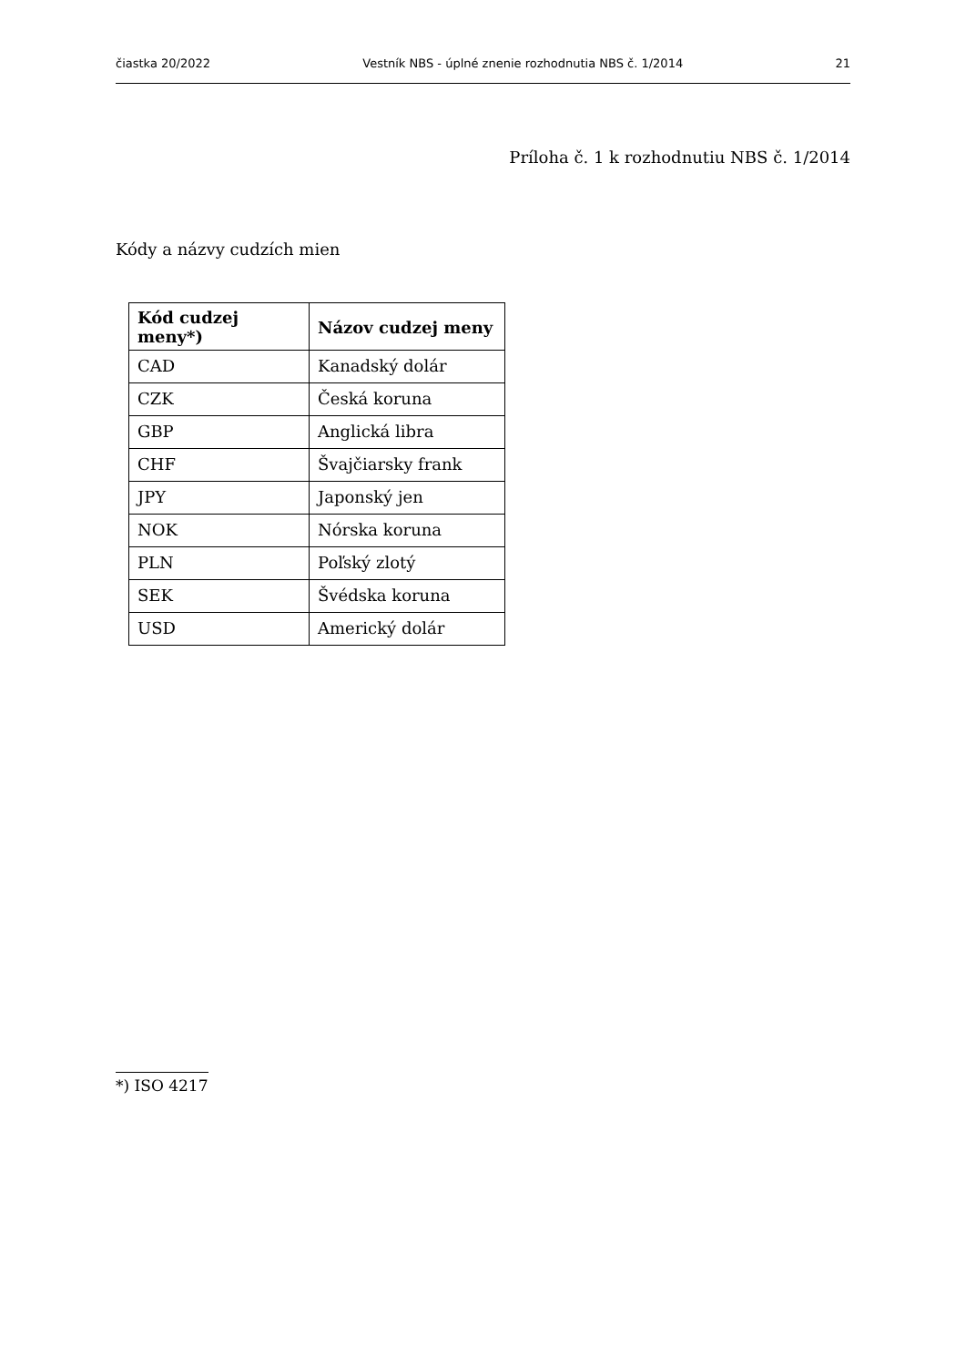čiastka 20/2022 Vestník NBS - úplné znenie rozhodnutia NBS č. 1/2014 21
Príloha č. 1 k rozhodnutiu NBS č. 1/2014
Kódy a názvy cudzích mien
| Kód cudzej meny*) | Názov cudzej meny |
| --- | --- |
| CAD | Kanadský dolár |
| CZK | Česká koruna |
| GBP | Anglická libra |
| CHF | Švajčiarsky frank |
| JPY | Japonský jen |
| NOK | Nórska koruna |
| PLN | Poľský zlotý |
| SEK | Švédska koruna |
| USD | Americký dolár |
*) ISO 4217